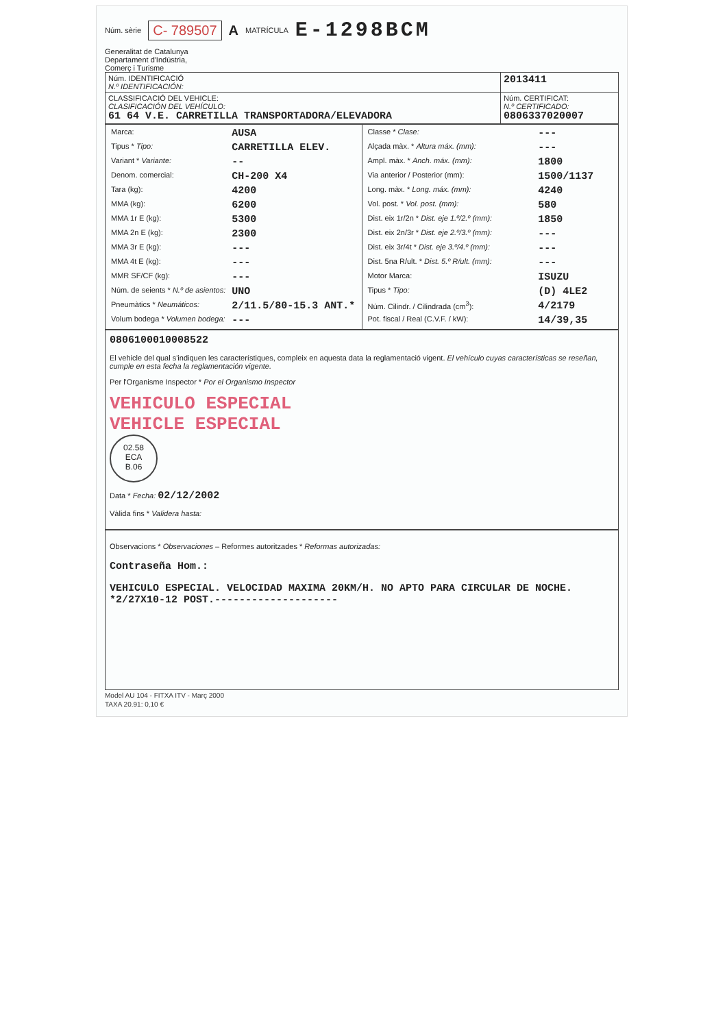Núm. sèrie C- 789507 A MATRÍCULA E-1298BCM
Generalitat de Catalunya
Departament d'Indústria,
Comerç i Turisme
| Núm. IDENTIFICACIÓ N.º IDENTIFICACIÓN: | 2013411 |
| CLASSIFICACIÓ DEL VEHICLE: CLASIFICACIÓN DEL VEHÍCULO: 61 64 V.E. CARRETILLA TRANSPORTADORA/ELEVADORA | Núm. CERTIFICAT: N.º CERTIFICADO: 0806337020007 |
| / Marca: / AUSA / / Tipus * Tipo: / CARRETILLA ELEV. / / Variant * Variante: / -- / / Denom. comercial: / CH-200 X4 / / Tara (kg): / 4200 / / MMA (kg): / 6200 / / MMA 1r E (kg): / 5300 / / MMA 2n E (kg): / 2300 / / MMA 3r E (kg): / --- / / MMA 4t E (kg): / --- / / MMR SF/CF (kg): / --- / / Núm. de seients * N.º de asientos: / UNO / / Pneumàtics * Neumáticos: / 2/11.5/80-15.3 ANT.* / / Volum bodega * Volumen bodega: / --- / | / Classe * Clase: / --- / / Alçada màx. * Altura máx. (mm): / --- / / Ampl. màx. * Anch. máx. (mm): / 1800 / / Via anterior / Posterior (mm): / 1500/1137 / / Long. màx. * Long. máx. (mm): / 4240 / / Vol. post. * Vol. post. (mm): / 580 / / Dist. eix 1r/2n * Dist. eje 1.º/2.º (mm): / 1850 / / Dist. eix 2n/3r * Dist. eje 2.º/3.º (mm): / --- / / Dist. eix 3r/4t * Dist. eje 3.º/4.º (mm): / --- / / Dist. 5na R/ult. * Dist. 5.º R/ult. (mm): / --- / / Motor Marca: / ISUZU / / Tipus * Tipo: / (D) 4LE2 / / Núm. Cilindr. / Cilindrada (cm<sup>3</sup>): / 4/2179 / / Pot. fiscal / Real (C.V.F. / kW): / 14/39,35 / |
0806100010008522
El vehicle del qual s'indiquen les característiques, compleix en aquesta data la reglamentació vigent. El vehículo cuyas características se reseñan, cumple en esta fecha la reglamentación vigente.
Per l'Organisme Inspector * Por el Organismo Inspector
VEHICULO ESPECIAL
VEHICLE ESPECIAL
02.58
ECA
B.06
Data * Fecha: 02/12/2002
Vàlida fins * Validera hasta:
Observacions * Observaciones – Reformes autoritzades * Reformas autorizadas:
Contraseña Hom.:
VEHICULO ESPECIAL. VELOCIDAD MAXIMA 20KM/H. NO APTO PARA CIRCULAR DE NOCHE. *2/27X10-12 POST.--------------------
Model AU 104 - FITXA ITV - Març 2000
TAXA 20.91: 0,10 €